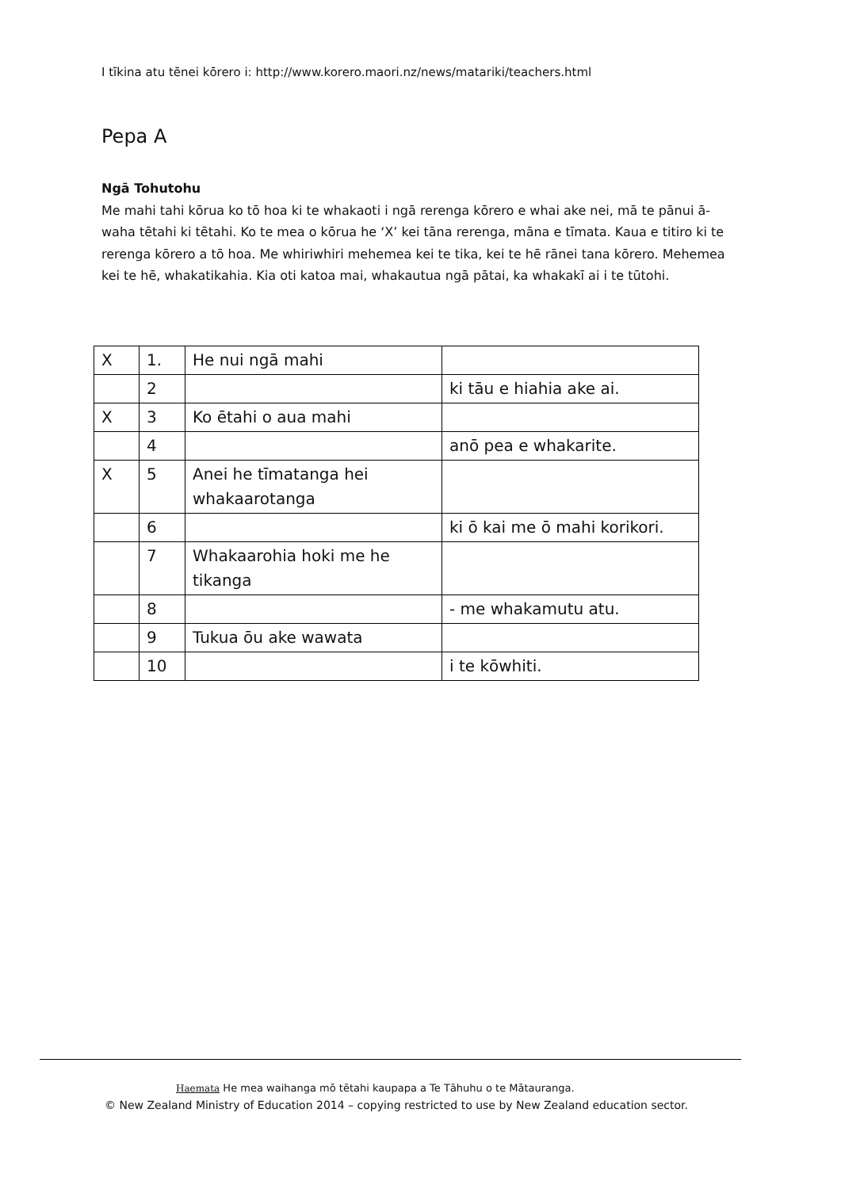I tīkina atu tēnei kōrero i: http://www.korero.maori.nz/news/matariki/teachers.html
Pepa A
Ngā Tohutohu
Me mahi tahi kōrua ko tō hoa ki te whakaoti i ngā rerenga kōrero e whai ake nei, mā te pānui ā-waha tētahi ki tētahi. Ko te mea o kōrua he ‘X’ kei tāna rerenga, māna e tīmata. Kaua e titiro ki te rerenga kōrero a tō hoa. Me whiriwhiri mehemea kei te tika, kei te hē rānei tana kōrero. Mehemea kei te hē, whakatikahia. Kia oti katoa mai, whakautua ngā pātai, ka whakakī ai i te tūtohi.
| X | 1. | He nui ngā mahi | |
| | 2 | | ki tāu e hiahia ake ai. |
| X | 3 | Ko ētahi o aua mahi | |
| | 4 | | anō pea e whakarite. |
| X | 5 | Anei he tīmatanga hei whakaarotanga | |
| | 6 | | ki ō kai me ō mahi korikori. |
| | 7 | Whakaarohia hoki me he tikanga | |
| | 8 | | - me whakamutu atu. |
| | 9 | Tukua ōu ake wawata | |
| | 10 | | i te kōwhiti. |
Haemata He mea waihanga mō tētahi kaupapa a Te Tāhuhu o te Mātauranga.
© New Zealand Ministry of Education 2014 – copying restricted to use by New Zealand education sector.